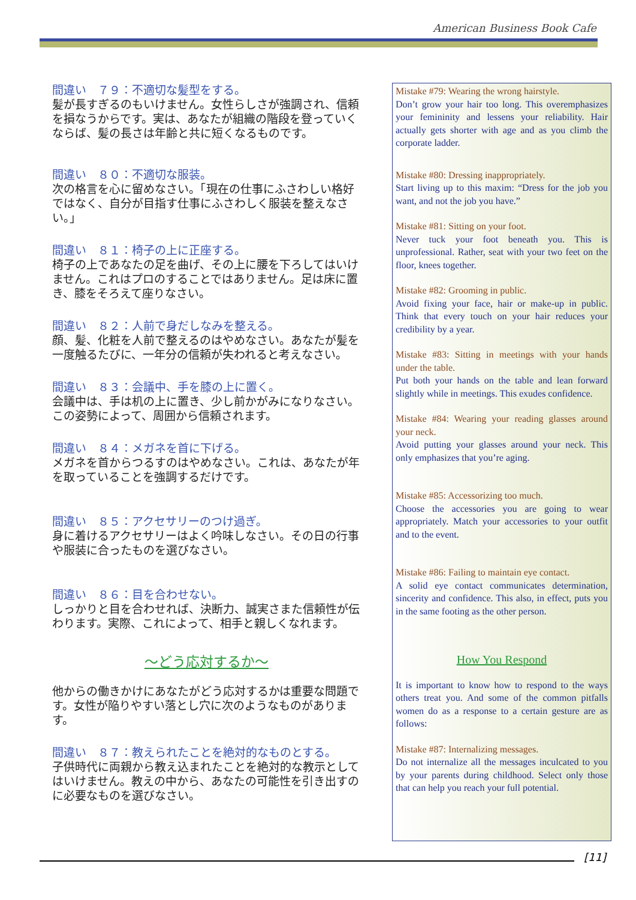American Business Book Cafe
間違い　７９：不適切な髪型をする。
髪が長すぎるのもいけません。女性らしさが強調され、信頼を損なうからです。実は、あなたが組織の階段を登っていくならば、髪の長さは年齢と共に短くなるものです。
間違い　８０：不適切な服装。
次の格言を心に留めなさい。「現在の仕事にふさわしい格好ではなく、自分が目指す仕事にふさわしく服装を整えなさい。」
間違い　８１：椅子の上に正座する。
椅子の上であなたの足を曲げ、その上に腰を下ろしてはいけません。これはプロのすることではありません。足は床に置き、膝をそろえて座りなさい。
間違い　８２：人前で身だしなみを整える。
顔、髪、化粧を人前で整えるのはやめなさい。あなたが髪を一度触るたびに、一年分の信頼が失われると考えなさい。
間違い　８３：会議中、手を膝の上に置く。
会議中は、手は机の上に置き、少し前かがみになりなさい。この姿勢によって、周囲から信頼されます。
間違い　８４：メガネを首に下げる。
メガネを首からつるすのはやめなさい。これは、あなたが年を取っていることを強調するだけです。
間違い　８５：アクセサリーのつけ過ぎ。
身に着けるアクセサリーはよく吟味しなさい。その日の行事や服装に合ったものを選びなさい。
間違い　８６：目を合わせない。
しっかりと目を合わせれば、決断力、誠実さまた信頼性が伝わります。実際、これによって、相手と親しくなれます。
～どう応対するか～
他からの働きかけにあなたがどう応対するかは重要な問題です。女性が陥りやすい落とし穴に次のようなものがあります。
間違い　８７：教えられたことを絶対的なものとする。
子供時代に両親から教え込まれたことを絶対的な教示としてはいけません。教えの中から、あなたの可能性を引き出すのに必要なものを選びなさい。
Mistake #79: Wearing the wrong hairstyle.
Don’t grow your hair too long. This overemphasizes your femininity and lessens your reliability. Hair actually gets shorter with age and as you climb the corporate ladder.
Mistake #80: Dressing inappropriately.
Start living up to this maxim: “Dress for the job you want, and not the job you have.”
Mistake #81: Sitting on your foot.
Never tuck your foot beneath you. This is unprofessional. Rather, seat with your two feet on the floor, knees together.
Mistake #82: Grooming in public.
Avoid fixing your face, hair or make-up in public. Think that every touch on your hair reduces your credibility by a year.
Mistake #83: Sitting in meetings with your hands under the table.
Put both your hands on the table and lean forward slightly while in meetings. This exudes confidence.
Mistake #84: Wearing your reading glasses around your neck.
Avoid putting your glasses around your neck. This only emphasizes that you’re aging.
Mistake #85: Accessorizing too much.
Choose the accessories you are going to wear appropriately. Match your accessories to your outfit and to the event.
Mistake #86: Failing to maintain eye contact.
A solid eye contact communicates determination, sincerity and confidence. This also, in effect, puts you in the same footing as the other person.
How You Respond
It is important to know how to respond to the ways others treat you. And some of the common pitfalls women do as a response to a certain gesture are as follows:
Mistake #87: Internalizing messages.
Do not internalize all the messages inculcated to you by your parents during childhood. Select only those that can help you reach your full potential.
[11]